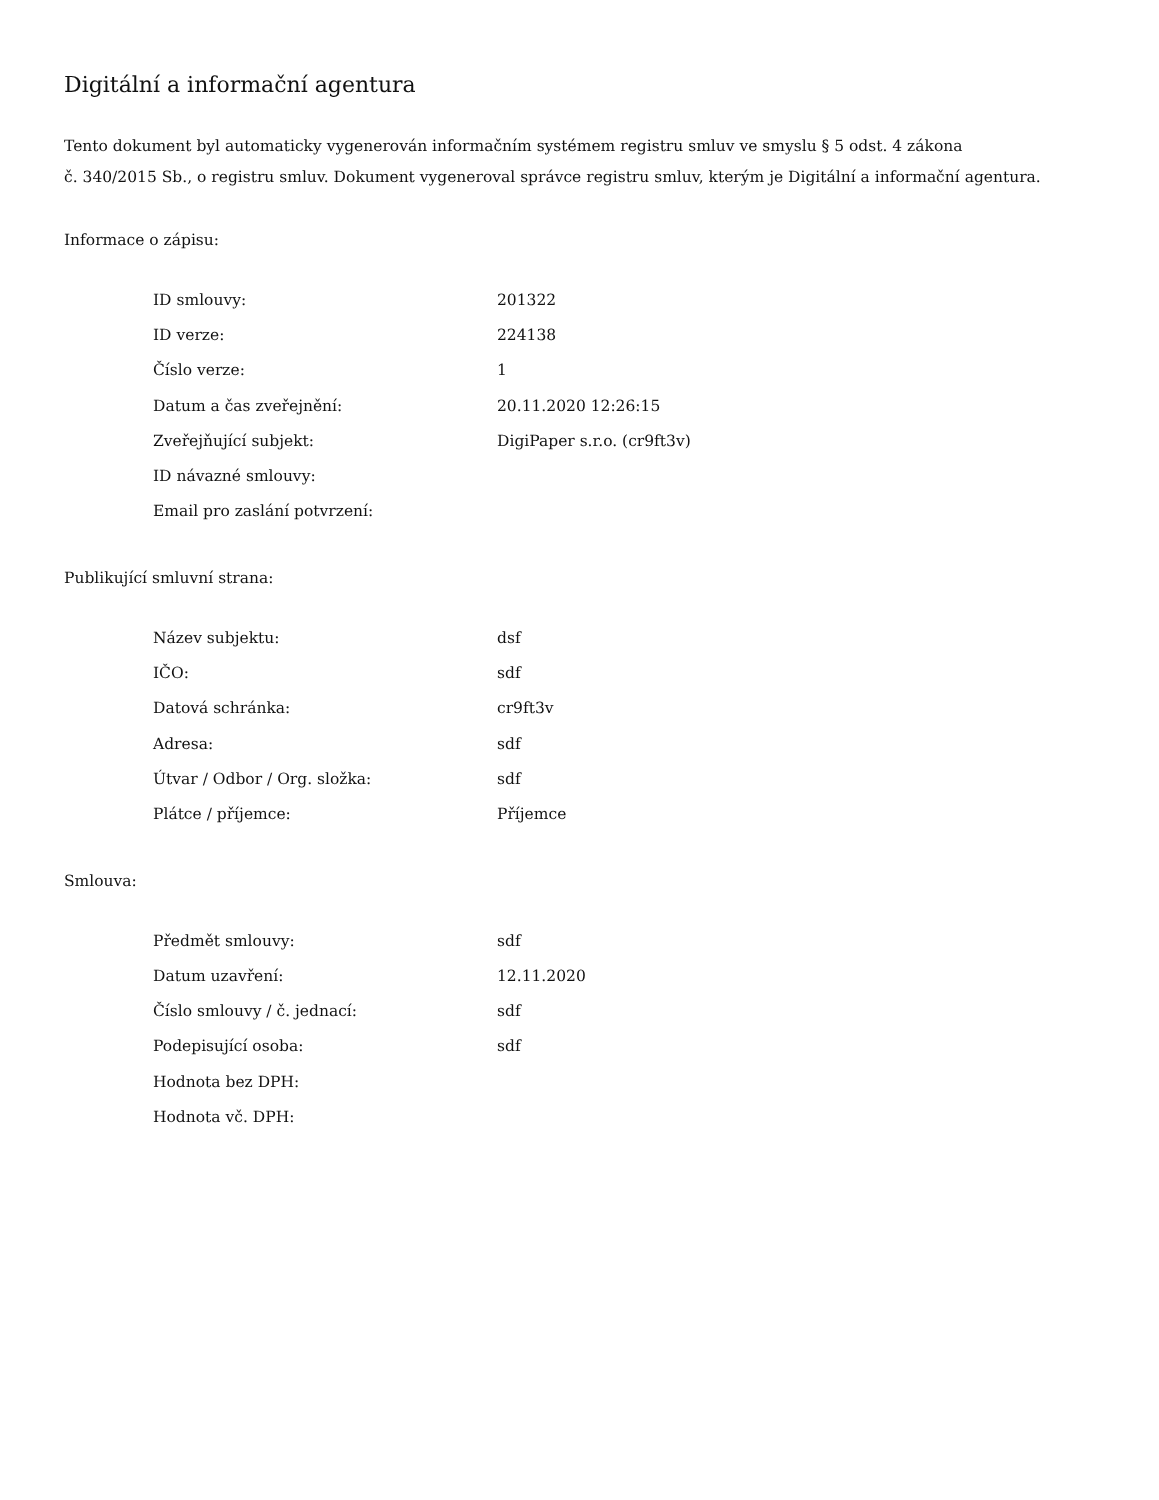Digitální a informační agentura
Tento dokument byl automaticky vygenerován informačním systémem registru smluv ve smyslu § 5 odst. 4 zákona
č. 340/2015 Sb., o registru smluv. Dokument vygeneroval správce registru smluv, kterým je Digitální a informační agentura.
Informace o zápisu:
| ID smlouvy: | 201322 |
| ID verze: | 224138 |
| Číslo verze: | 1 |
| Datum a čas zveřejnění: | 20.11.2020 12:26:15 |
| Zveřejňující subjekt: | DigiPaper s.r.o. (cr9ft3v) |
| ID návazné smlouvy: | |
| Email pro zaslání potvrzení: | |
Publikující smluvní strana:
| Název subjektu: | dsf |
| IČO: | sdf |
| Datová schránka: | cr9ft3v |
| Adresa: | sdf |
| Útvar / Odbor / Org. složka: | sdf |
| Plátce / příjemce: | Příjemce |
Smlouva:
| Předmět smlouvy: | sdf |
| Datum uzavření: | 12.11.2020 |
| Číslo smlouvy / č. jednací: | sdf |
| Podepisující osoba: | sdf |
| Hodnota bez DPH: | |
| Hodnota vč. DPH: | |